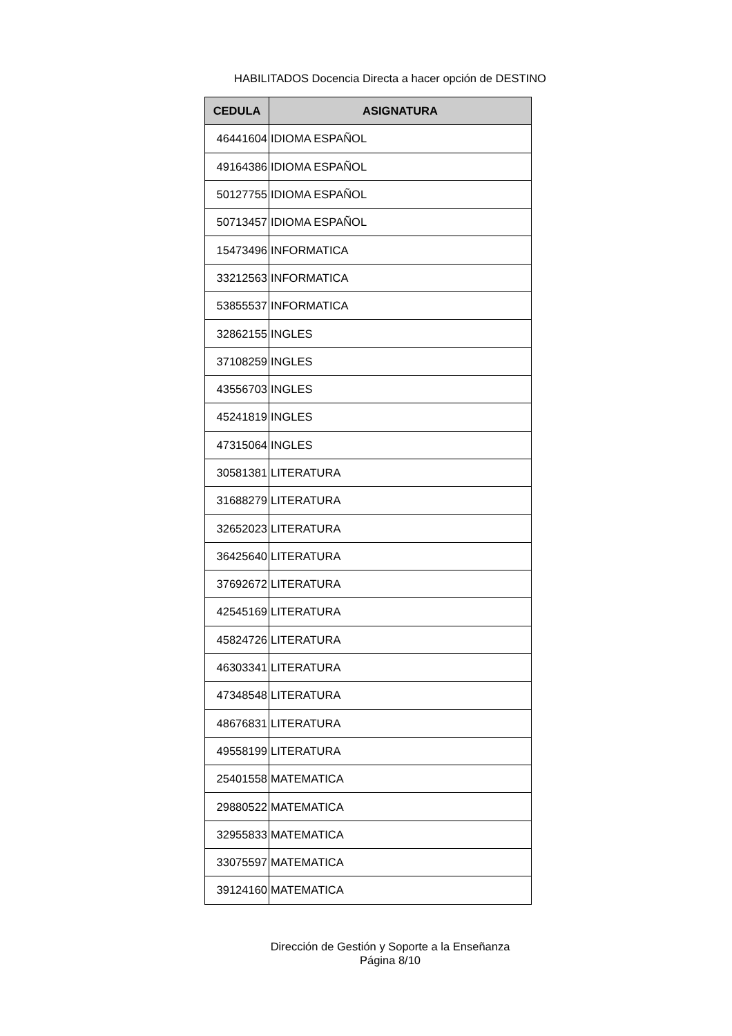HABILITADOS Docencia Directa a hacer opción de DESTINO
| CEDULA | ASIGNATURA |
| --- | --- |
| 46441604 | IDIOMA ESPAÑOL |
| 49164386 | IDIOMA ESPAÑOL |
| 50127755 | IDIOMA ESPAÑOL |
| 50713457 | IDIOMA ESPAÑOL |
| 15473496 | INFORMATICA |
| 33212563 | INFORMATICA |
| 53855537 | INFORMATICA |
| 32862155 | INGLES |
| 37108259 | INGLES |
| 43556703 | INGLES |
| 45241819 | INGLES |
| 47315064 | INGLES |
| 30581381 | LITERATURA |
| 31688279 | LITERATURA |
| 32652023 | LITERATURA |
| 36425640 | LITERATURA |
| 37692672 | LITERATURA |
| 42545169 | LITERATURA |
| 45824726 | LITERATURA |
| 46303341 | LITERATURA |
| 47348548 | LITERATURA |
| 48676831 | LITERATURA |
| 49558199 | LITERATURA |
| 25401558 | MATEMATICA |
| 29880522 | MATEMATICA |
| 32955833 | MATEMATICA |
| 33075597 | MATEMATICA |
| 39124160 | MATEMATICA |
Dirección de Gestión y Soporte a la Enseñanza
Página 8/10